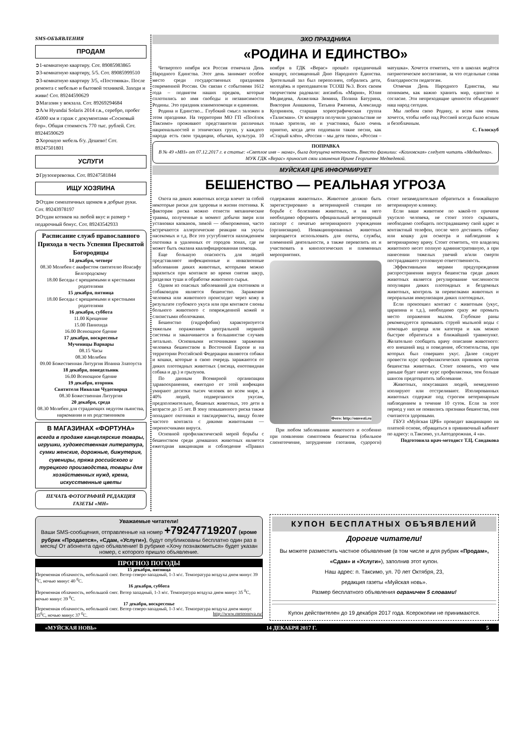SMS-ОБЪЯВЛЕНИЯ
ПРОДАМ
➲1-комнатную квартиру. Сот. 89085983865
➲3-комнатную квартиру, 5/5. Сот. 89085999510
➲3-комнатную квартиру 3/5, «Постоянка». После ремонта с мебелью и бытовой техникой. Заходи и живи! Сот. 89244590629
➲Магазин у вокзала. Сот. 89269294684
➲А/м Hyundai Solaris 2014 г.в., серебро, пробег 45000 км и гараж с документами «Сосновый бор». Общая стоимость 770 тыс. рублей. Сот. 89244590629
➲Хорошую мебель б/у. Дешево! Сот. 89247501801
УСЛУГИ
➲Грузоперевозки. Сот. 89247581844
ИЩУ ХОЗЯИНА
➲Отдам симпатичных щенков в добрые руки. Сот. 89243978197
➲Отдам котиков на любой вкус и размер + подарочный бонус. Сот. 89243542933
Расписание служб православного Прихода в честь Успения Пресвятой Богородицы
14 декабря, четверг
08.30 Молебен с акафистом святителю Иоасафу Белгородскому
18.00 Беседы с крещаемыми и крестными родителями
15 декабря, пятница
18.00 Беседы с крещаемыми и крестными родителями
16 декабря, суббота
11.00 Крещение
15.00 Панихида
16.00 Всенощное бдение
17 декабря, воскресенье
Мученицы Варвары
08.15 Часы
08.30 Молебен
09.00 Божественная Литургия Иоанна Златоуста
18 декабря, понедельник
16.00 Всенощное бдение
19 декабря, вторник
Святителя Николая Чудотворца
08.30 Божественная Литургия
20 декабря, среда
08.30 Молебен для страдающих недугом пьянства, наркомании и их родственников
В МАГАЗИНАХ «ФОРТУНА»
всегда в продаже канцелярские товары, игрушки, художественная литература, сумки женские, дорожные, бижутерия, сувениры, пряжа российского и турецкого производства, товары для хозяйственных нужд, крема, искусственные цветы
ПЕЧАТЬ ФОТОГРАФИЙ РЕДАКЦИЯ ГАЗЕТЫ «МН»
ЭХО ПРАЗДНИКА
«РОДИНА И ЕДИНСТВО»
Четвертого ноября вся Россия отмечала День Народного Единства. Этот день занимает особое место среди государственных праздников современной России. Он связан с событиями 1612 года – подвигом наших предков, которые сплотились во имя свободы и независимости Родины. Это праздник взаимопомощи и единения.
Родина и Единство... Глубокий смысл заложен в этом празднике. На территории МО ГП «Посёлок Таксимо» проживают представители различных национальностей и этнических групп, у каждого народа есть свои традиции, обычаи, культура. 10 ноября в ГДК «Верас» прошёл праздничный концерт, посвященный Дню Народного Единства. Зрительный зал был переполнен, собрались дети, молодёжь и преподаватели ТСОШ №3. Всех своим творчеством радовали: ансамбль «Мария», Юлия Медведева, Анжелика Зимина, Полина Батурина, Виктория Анашкина, Татьяна Рженева, Александр Куприянов, старшая хореографическая группа «Талисман». От концерта получили удовольствие не только зрители, но и участники, было очень приятно, когда дети подпевали такие песни, как «Старый клён», «Россия – мы дети твои», «Россия – матушка». Хочется отметить, что в школах ведётся патриотическое воспитание, за что отдельные слова благодарности педагогам.
Отмечая День Народного Единства, мы понимаем, как важно хранить мир, единство и согласие. Эти непреходящие ценности объединяют наш народ сегодня.
Мы любим свою Родину, и всем нам очень хочется, чтобы небо над Россией всегда было ясным и безоблачным.
С. Голоскуб
ПОПРАВКА
В № 49 «МН» от 07.12.2017 г. в статье: «Светлое имя – мама», была допущена неточность. Вместо фамилии: «Козловская» следует читать «Медведева». МУК ГДК «Верас» приносит свои извинения Ирине Георгиевне Медведевой.
МУЙСКАЯ ЦРБ ИНФОРМИРУЕТ
БЕШЕНСТВО — РЕАЛЬНАЯ УГРОЗА
Охота на диких животных всегда влечет за собой некоторые риски для здоровья и жизни охотника. К факторам риска можно отнести механические травмы, полученные в момент добычи зверя или установки капканов, зимой — обморожения, часто встречаются аллергические реакции на укусы насекомых и т.д. Все это усугубляется нахождением охотника в удаленных от городов зонах, где не может быть оказана квалифицированная помощь.
Еще большую опасность для людей представляют инфекционные и инвазионные заболевания диких животных, которыми можно заразиться при контакте во время снятия шкур, разделки туши и обработке животного сырья.
Одним из опасных заболеваний для охотников и собаководов является бешенство. Заражение человека или животного происходит через кожу в результате глубокого укуса или при контакте слюны больного животного с поврежденной кожей и слизистыми оболочками.
Бешенство (гидрофобия) характеризуется тяжелым поражением центральной нервной системы и заканчивается в большинстве случаев летально. Основными источниками заражения человека бешенством в Восточной Европе и на территории Российской Федерации являются собаки и кошки, которые в свою очередь заражаются от диких плотоядных животных (лисица, енотовидная собака и др.) и грызунов.
По данным Всемирной организации здравоохранения, ежегодно от этой инфекции умирают десятки тысяч человек во всем мире, а 40% людей, подвергшихся укусам, предположительно, бешеных животных, это дети в возрасте до 15 лет. В зону повышенного риска также попадают охотники и таксидермисты, ввиду более частого контакта с дикими животными — переносчиками вируса.
Основной профилактической мерой борьбы с бешенством среди домашних животных является ежегодная вакцинация и соблюдение «Правил содержания животных». Животное должно быть зарегистрировано в ветеринарной станции по борьбе с болезнями животных, и на него необходимо оформить официальный ветеринарный паспорт с печатью ветеринарного учреждения (организации). Невакцинированных животных запрещается использовать для охоты, службы, племенной деятельности, а также перевозить их и участвовать в кинологических и племенных мероприятиях.
Фото: http://omvesti.ru
При любом заболевании животного и особенно при появлении симптомов бешенства (обильное слюнотечение, затруднение глотания, судороги) стоит незамедлительно обратиться в ближайшую ветеринарную клинику.
Если ваше животное по какой-то причине укусило человека, не стоит этого скрывать, необходимо сообщить пострадавшему свой адрес и контактный телефон, после чего доставить собаку или кошку для осмотра и наблюдения к ветеринарному врачу. Стоит отметить, что владелец животного несет полную административную, а при нанесении тяжелых увечий и/или смерти пострадавшего уголовную ответственность.
Эффективными мерами предупреждения распространения вируса бешенства среди диких животных является регулирование численности популяции диких плотоядных и бездомных животных, контроль за перевозками животных и пероральная иммунизация диких плотоядных.
Если произошел контакт с животным (укус, царапина и т.д.), необходимо сразу же промыть место поражения мылом. Глубокие раны рекомендуется промывать струей мыльной воды с помощью шприца или катетера и как можно быстрее обратиться в ближайший травмпункт. Желательно сообщить врачу описание животного: его внешний вид и поведение, обстоятельства, при которых был совершен укус. Далее следует провести курс профилактических прививок против бешенства животных. Стоит помнить, что чем раньше будет начат курс профилактики, тем больше шансов предотвратить заболевание.
Животных, покусавших людей, немедленно изолируют или отстреливают. Изолированных животных содержат под строгим ветеринарным наблюдением в течение 10 суток. Если за этот период у них не появились признаки бешенства, они считаются здоровыми.
ГБУЗ «Муйская ЦРБ» проводит вакцинацию на платной основе, обращаться в прививочный кабинет по адресу: п.Таксимо, ул.Автодорожная, 4 «а».
Подготовила врач-методист Т.Ц. Сандакова
Уважаемые читатели!
Ваши SMS-сообщения, отправленные на номер +79247719207 (кроме рубрик «Продается», «Сдам, «Услуги»), будут опубликованы бесплатно один раз в месяц! От абонента одно объявление! В рубрике «Хочу познакомиться» будет указан номер, с которого пришло объявление.
ПРОГНОЗ ПОГОДЫ
15 декабря, пятница
Переменная облачность, небольшой снег. Ветер северо-западный, 1-3 м\с. Температура воздуха днем минус 39 <sup>0</sup>С, ночью минус 40 <sup>0</sup>С.
16 декабря, суббота
Переменная облачность, небольшой снег. Ветер западный, 1-3 м\с. Температура воздуха днем минус 35 <sup>0</sup>С, ночью минус 39 <sup>0</sup>С.
17 декабря, воскресенье
Переменная облачность, небольшой снег. Ветер северо-западный, 1-3 м\с. Температура воздуха днем минус 35<sup>0</sup>С, ночью минус 37 <sup>0</sup>С. http://www.meteonova.ru/
КУПОН БЕСПЛАТНЫХ ОБЪЯВЛЕНИЙ
Дорогие читатели!
Вы можете разместить частное объявление (в том числе и для рубрик «Продам», «Сдам» и «Услуги»), заполнив этот купон.
Наш адрес: п. Таксимо, ул. 70 лет Октября, 23,
редакция газеты «Муйская новь».
Размер бесплатного объявления ограничен 5 словами!
Купон действителен до 19 декабря 2017 года. Ксерокопии не принимаются.
«МУЙСКАЯ НОВЬ» 14 ДЕКАБРЯ 2017 Г. 5